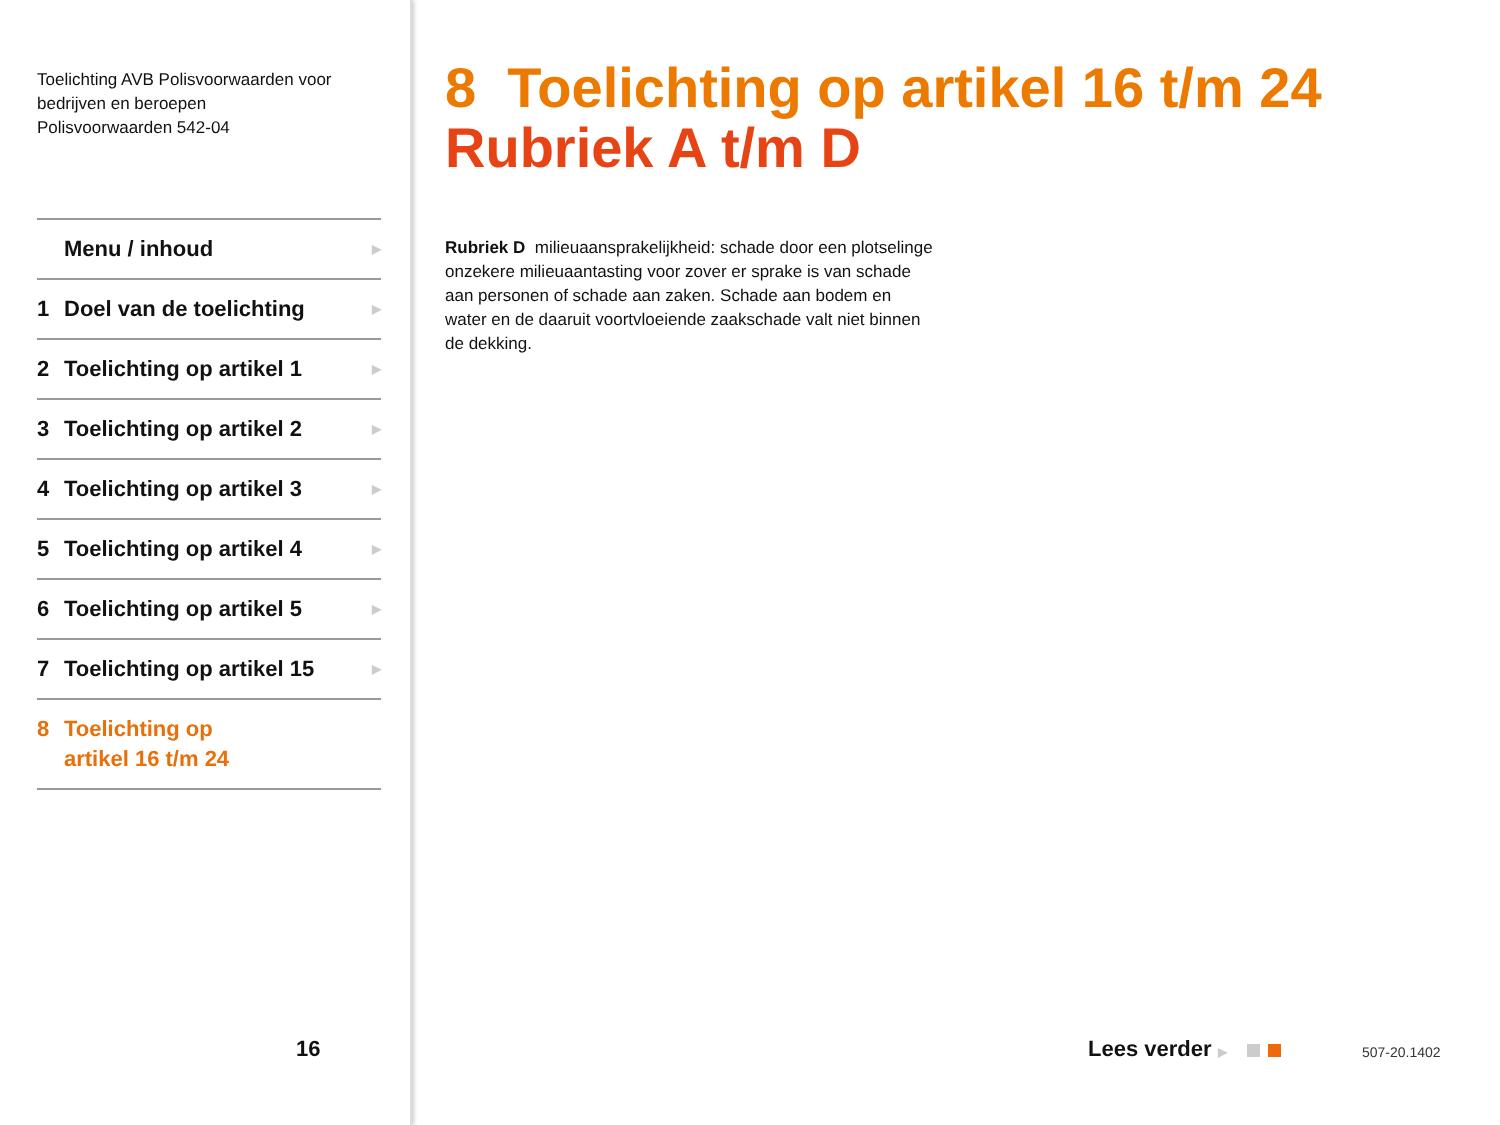Toelichting AVB Polisvoorwaarden voor
bedrijven en beroepen
Polisvoorwaarden 542-04
Menu / inhoud ▶
1 Doel van de toelichting ▶
2 Toelichting op artikel 1 ▶
3 Toelichting op artikel 2 ▶
4 Toelichting op artikel 3 ▶
5 Toelichting op artikel 4 ▶
6 Toelichting op artikel 5 ▶
7 Toelichting op artikel 15 ▶
8 Toelichting op
artikel 16 t/m 24
16
8 Toelichting op artikel 16 t/m 24
Rubriek A t/m D
Rubriek D milieuaansprakelijkheid: schade door een plotselinge onzekere milieuaantasting voor zover er sprake is van schade aan personen of schade aan zaken. Schade aan bodem en water en de daaruit voortvloeiende zaakschade valt niet binnen de dekking.
Lees verder ▶ 507-20.1402